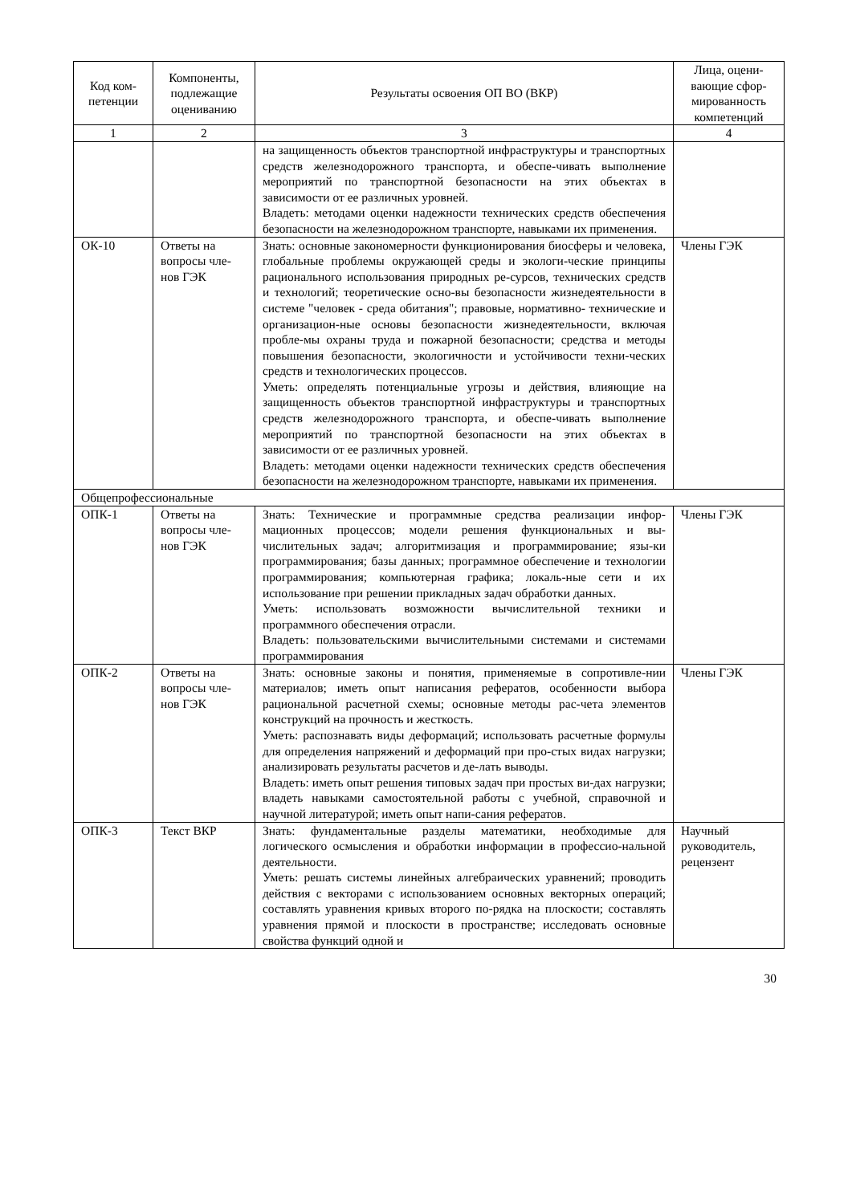| Код ком-петенции | Компоненты, подлежащие оцениванию | Результаты освоения ОП ВО (ВКР) | Лица, оцени-вающие сфор-мированность компетенций |
| --- | --- | --- | --- |
| 1 | 2 | 3 | 4 |
| | | на защищенность объектов транспортной инфраструктуры и транспортных средств железнодорожного транспорта, и обеспе-чивать выполнение мероприятий по транспортной безопасности на этих объектах в зависимости от ее различных уровней. Владеть: методами оценки надежности технических средств обеспечения безопасности на железнодорожном транспорте, навыками их применения. | |
| ОК-10 | Ответы на вопросы чле-нов ГЭК | Знать: основные закономерности функционирования биосферы и человека, глобальные проблемы окружающей среды и экологи-ческие принципы рационального использования природных ре-сурсов, технических средств и технологий; теоретические осно-вы безопасности жизнедеятельности в системе "человек - среда обитания"; правовые, нормативно- технические и организацион-ные основы безопасности жизнедеятельности, включая пробле-мы охраны труда и пожарной безопасности; средства и методы повышения безопасности, экологичности и устойчивости техни-ческих средств и технологических процессов. Уметь: определять потенциальные угрозы и действия, влияющие на защищенность объектов транспортной инфраструктуры и транспортных средств железнодорожного транспорта, и обеспе-чивать выполнение мероприятий по транспортной безопасности на этих объектах в зависимости от ее различных уровней. Владеть: методами оценки надежности технических средств обеспечения безопасности на железнодорожном транспорте, навыками их применения. | Члены ГЭК |
| Общепрофессиональные | | | |
| ОПК-1 | Ответы на вопросы чле-нов ГЭК | Знать: Технические и программные средства реализации инфор-мационных процессов; модели решения функциональных и вы-числительных задач; алгоритмизация и программирование; язы-ки программирования; базы данных; программное обеспечение и технологии программирования; компьютерная графика; локаль-ные сети и их использование при решении прикладных задач обработки данных. Уметь: использовать возможности вычислительной техники и программного обеспечения отрасли. Владеть: пользовательскими вычислительными системами и системами программирования | Члены ГЭК |
| ОПК-2 | Ответы на вопросы чле-нов ГЭК | Знать: основные законы и понятия, применяемые в сопротивле-нии материалов; иметь опыт написания рефератов, особенности выбора рациональной расчетной схемы; основные методы рас-чета элементов конструкций на прочность и жесткость. Уметь: распознавать виды деформаций; использовать расчетные формулы для определения напряжений и деформаций при про-стых видах нагрузки; анализировать результаты расчетов и де-лать выводы. Владеть: иметь опыт решения типовых задач при простых ви-дах нагрузки; владеть навыками самостоятельной работы с учебной, справочной и научной литературой; иметь опыт напи-сания рефератов. | Члены ГЭК |
| ОПК-3 | Текст ВКР | Знать: фундаментальные разделы математики, необходимые для логического осмысления и обработки информации в профессио-нальной деятельности. Уметь: решать системы линейных алгебраических уравнений; проводить действия с векторами с использованием основных векторных операций; составлять уравнения кривых второго по-рядка на плоскости; составлять уравнения прямой и плоскости в пространстве; исследовать основные свойства функций одной и | Научный руководитель, рецензент |
30